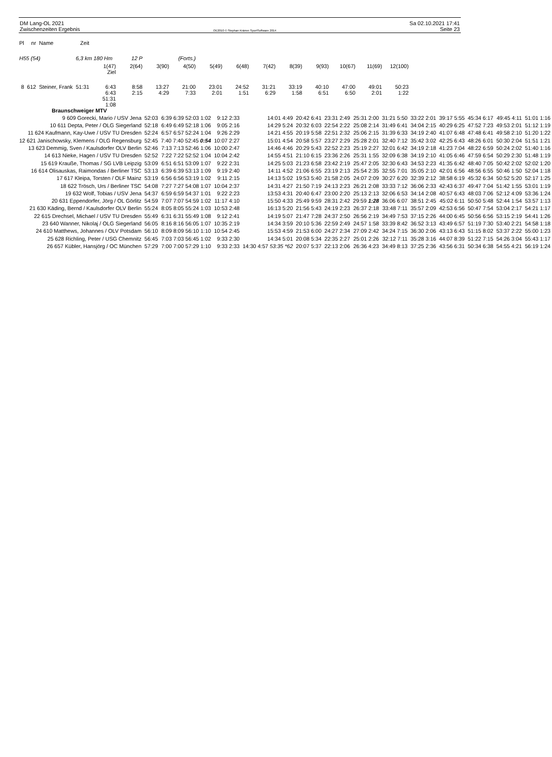DM Lang-OL 2021
Zwischenzeiten Ergebnis
OE2010 © Stephan Krämer SportSoftware 2014
Sa 02.10.2021 17:41
Seite 23
| Pl | nr | Name | Zeit | | | | | | | | | | | | |
| --- | --- | --- | --- | --- | --- | --- | --- | --- | --- | --- | --- | --- | --- | --- | --- |
| H55 (54) | | | 6,3 km 180 Hm | | 12 P | (Forts.) | | | | | | | | | |
| | | | | 1(47) Ziel | 2(64) | 3(90) | 4(50) | 5(49) | 6(48) | 7(42) | 8(39) | 9(93) | 10(67) | 11(69) | 12(100) |
| 8 | 612 | Steiner, Frank | 51:31 | 6:43 6:43 51:31 1:08 | 8:58 2:15 | 13:27 4:29 | 21:00 7:33 | 23:01 2:01 | 24:52 1:51 | 31:21 6:29 | 33:19 1:58 | 40:10 6:51 | 47:00 6:50 | 49:01 2:01 | 50:23 1:22 |
| | Braunschweiger MTV | |
| 9 609 Gorecki, Mario / USV Jena | 52:03 | 6:39 6:39 52:03 1:02 | 9:12 2:33 | 14:01 4:49 | 20:42 6:41 | 23:31 2:49 | 25:31 2:00 | 31:21 5:50 | 33:22 2:01 | 39:17 5:55 | 45:34 6:17 | 49:45 4:11 | 51:01 1:16 |
| 10 611 Depta, Peter / OLG Siegerland | 52:18 | 6:49 6:49 52:18 1:06 | 9:05 2:16 | 14:29 5:24 | 20:32 6:03 | 22:54 2:22 | 25:08 2:14 | 31:49 6:41 | 34:04 2:15 | 40:29 6:25 | 47:52 7:23 | 49:53 2:01 | 51:12 1:19 |
| 11 624 Kaufmann, Kay-Uwe / USV TU Dresden | 52:24 | 6:57 6:57 52:24 1:04 | 9:26 2:29 | 14:21 4:55 | 20:19 5:58 | 22:51 2:32 | 25:06 2:15 | 31:39 6:33 | 34:19 2:40 | 41:07 6:48 | 47:48 6:41 | 49:58 2:10 | 51:20 1:22 |
| 12 621 Janischowsky, Klemens / OLG Regensburg | 52:45 | 7:40 7:40 52:45 0:54 | 10:07 2:27 | 15:01 4:54 | 20:58 5:57 | 23:27 2:29 | 25:28 2:01 | 32:40 7:12 | 35:42 3:02 | 42:25 6:43 | 48:26 6:01 | 50:30 2:04 | 51:51 1:21 |
| 13 623 Demmig, Sven / Kaulsdorfer OLV Berlin | 52:46 | 7:13 7:13 52:46 1:06 | 10:00 2:47 | 14:46 4:46 | 20:29 5:43 | 22:52 2:23 | 25:19 2:27 | 32:01 6:42 | 34:19 2:18 | 41:23 7:04 | 48:22 6:59 | 50:24 2:02 | 51:40 1:16 |
| 14 613 Nieke, Hagen / USV TU Dresden | 52:52 | 7:22 7:22 52:52 1:04 | 10:04 2:42 | 14:55 4:51 | 21:10 6:15 | 23:36 2:26 | 25:31 1:55 | 32:09 6:38 | 34:19 2:10 | 41:05 6:46 | 47:59 6:54 | 50:29 2:30 | 51:48 1:19 |
| 15 619 Krauße, Thomas / SG LVB Leipzig | 53:09 | 6:51 6:51 53:09 1:07 | 9:22 2:31 | 14:25 5:03 | 21:23 6:58 | 23:42 2:19 | 25:47 2:05 | 32:30 6:43 | 34:53 2:23 | 41:35 6:42 | 48:40 7:05 | 50:42 2:02 | 52:02 1:20 |
| 16 614 Olisauskas, Raimondas / Berliner TSC | 53:13 | 6:39 6:39 53:13 1:09 | 9:19 2:40 | 14:11 4:52 | 21:06 6:55 | 23:19 2:13 | 25:54 2:35 | 32:55 7:01 | 35:05 2:10 | 42:01 6:56 | 48:56 6:55 | 50:46 1:50 | 52:04 1:18 |
| 17 617 Kleipa, Torsten / OLF Mainz | 53:19 | 6:56 6:56 53:19 1:02 | 9:11 2:15 | 14:13 5:02 | 19:53 5:40 | 21:58 2:05 | 24:07 2:09 | 30:27 6:20 | 32:39 2:12 | 38:58 6:19 | 45:32 6:34 | 50:52 5:20 | 52:17 1:25 |
| 18 622 Trösch, Urs / Berliner TSC | 54:08 | 7:27 7:27 54:08 1:07 | 10:04 2:37 | 14:31 4:27 | 21:50 7:19 | 24:13 2:23 | 26:21 2:08 | 33:33 7:12 | 36:06 2:33 | 42:43 6:37 | 49:47 7:04 | 51:42 1:55 | 53:01 1:19 |
| 19 632 Wolf, Tobias / USV Jena | 54:37 | 6:59 6:59 54:37 1:01 | 9:22 2:23 | 13:53 4:31 | 20:40 6:47 | 23:00 2:20 | 25:13 2:13 | 32:06 6:53 | 34:14 2:08 | 40:57 6:43 | 48:03 7:06 | 52:12 4:09 | 53:36 1:24 |
| 20 631 Eppendorfer, Jörg / OL Görlitz | 54:59 | 7:07 7:07 54:59 1:02 | 11:17 4:10 | 15:50 4:33 | 25:49 9:59 | 28:31 2:42 | 29:59 1:28 | 36:06 6:07 | 38:51 2:45 | 45:02 6:11 | 50:50 5:48 | 52:44 1:54 | 53:57 1:13 |
| 21 630 Käding, Bernd / Kaulsdorfer OLV Berlin | 55:24 | 8:05 8:05 55:24 1:03 | 10:53 2:48 | 16:13 5:20 | 21:56 5:43 | 24:19 2:23 | 26:37 2:18 | 33:48 7:11 | 35:57 2:09 | 42:53 6:56 | 50:47 7:54 | 53:04 2:17 | 54:21 1:17 |
| 22 615 Drechsel, Michael / USV TU Dresden | 55:49 | 6:31 6:31 55:49 1:08 | 9:12 2:41 | 14:19 5:07 | 21:47 7:28 | 24:37 2:50 | 26:56 2:19 | 34:49 7:53 | 37:15 2:26 | 44:00 6:45 | 50:56 6:56 | 53:15 2:19 | 54:41 1:26 |
| 23 640 Wanner, Nikolaj / OLG Siegerland | 56:05 | 8:16 8:16 56:05 1:07 | 10:35 2:19 | 14:34 3:59 | 20:10 5:36 | 22:59 2:49 | 24:57 1:58 | 33:39 8:42 | 36:52 3:13 | 43:49 6:57 | 51:19 7:30 | 53:40 2:21 | 54:58 1:18 |
| 24 610 Matthews, Johannes / OLV Potsdam | 56:10 | 8:09 8:09 56:10 1:10 | 10:54 2:45 | 15:53 4:59 | 21:53 6:00 | 24:27 2:34 | 27:09 2:42 | 34:24 7:15 | 36:30 2:06 | 43:13 6:43 | 51:15 8:02 | 53:37 2:22 | 55:00 1:23 |
| 25 628 Richling, Peter / USG Chemnitz | 56:45 | 7:03 7:03 56:45 1:02 | 9:33 2:30 | 14:34 5:01 | 20:08 5:34 | 22:35 2:27 | 25:01 2:26 | 32:12 7:11 | 35:28 3:16 | 44:07 8:39 | 51:22 7:15 | 54:26 3:04 | 55:43 1:17 |
| 26 657 Kübler, Hansjörg / OC München | 57:29 | 7:00 7:00 57:29 1:10 | 9:33 2:33 | 14:30 4:57 53:35 *62 | 20:07 5:37 | 22:13 2:06 | 26:36 4:23 | 34:49 8:13 | 37:25 2:36 | 43:56 6:31 | 50:34 6:38 | 54:55 4:21 | 56:19 1:24 |